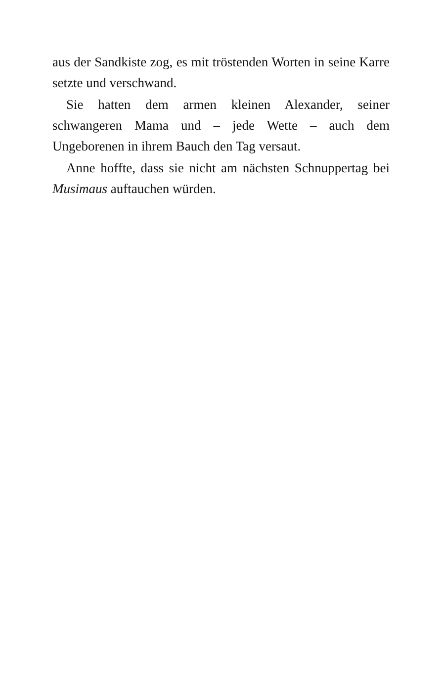aus der Sandkiste zog, es mit tröstenden Worten in seine Karre setzte und verschwand.
Sie hatten dem armen kleinen Alexander, seiner schwangeren Mama und – jede Wette – auch dem Ungeborenen in ihrem Bauch den Tag versaut.
Anne hoffte, dass sie nicht am nächsten Schnuppertag bei Musimaus auftauchen würden.